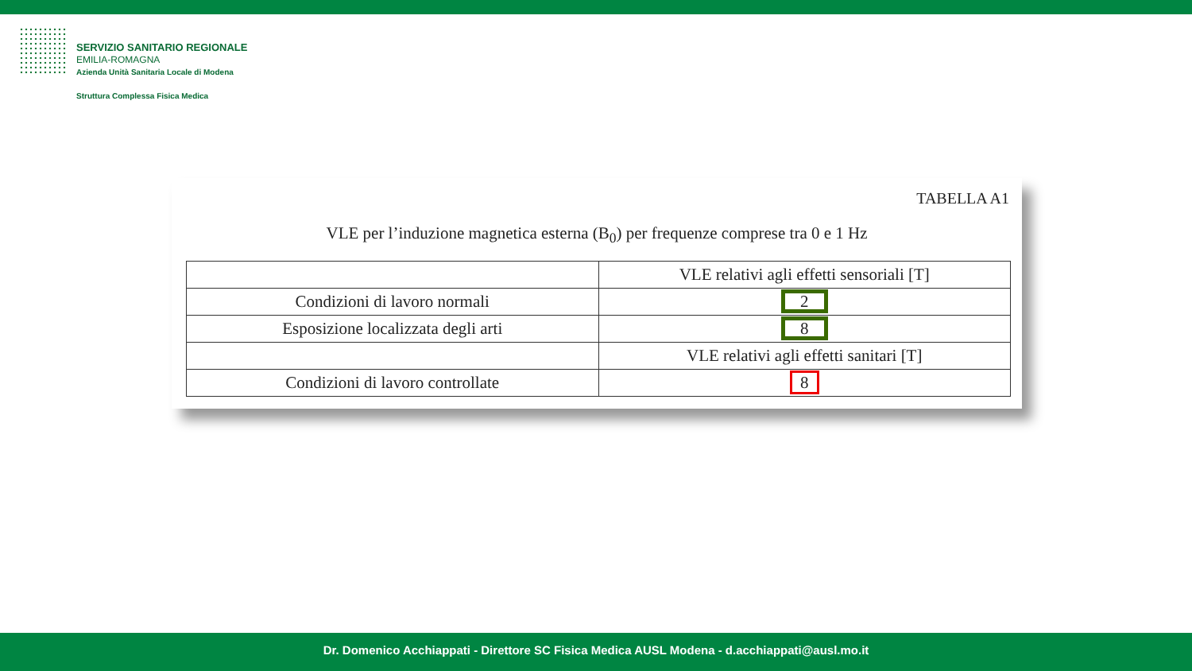SERVIZIO SANITARIO REGIONALE
EMILIA-ROMAGNA
Azienda Unità Sanitaria Locale di Modena
Struttura Complessa Fisica Medica
TABELLA A1
VLE per l’induzione magnetica esterna (B<sub>0</sub>) per frequenze comprese tra 0 e 1 Hz
| | VLE relativi agli effetti sensoriali [T] |
| Condizioni di lavoro normali | 2 |
| Esposizione localizzata degli arti | 8 |
| | VLE relativi agli effetti sanitari [T] |
| Condizioni di lavoro controllate | 8 |
Dr. Domenico Acchiappati - Direttore SC Fisica Medica AUSL Modena - d.acchiappati@ausl.mo.it